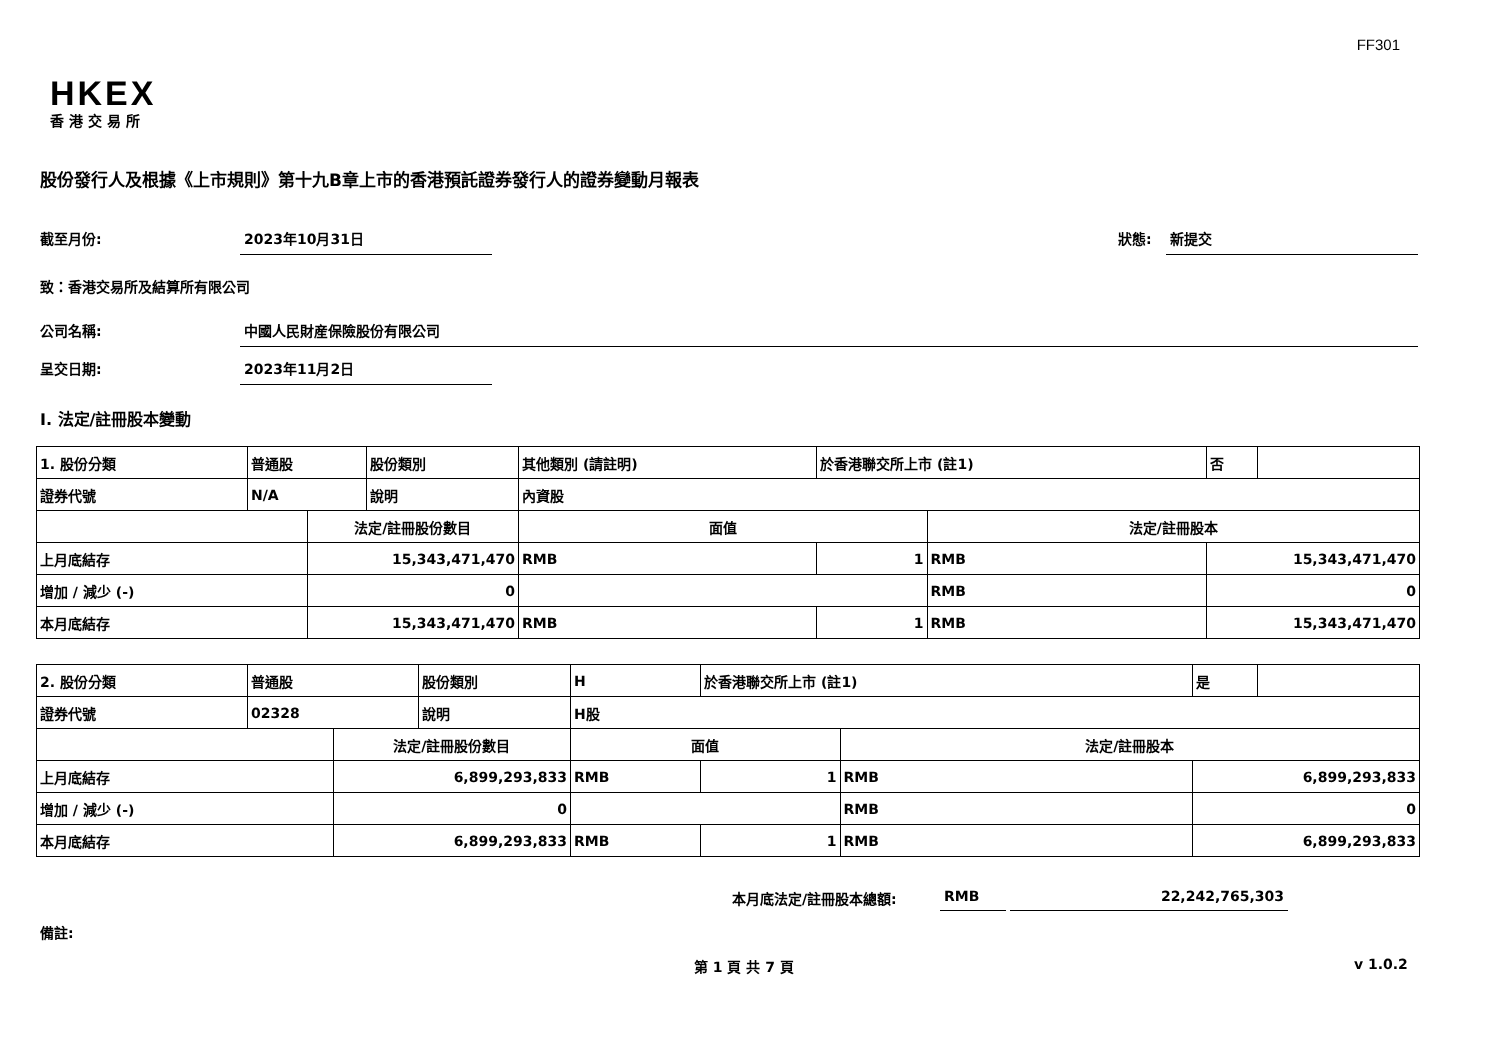FF301
HKEX
香港交易所
股份發行人及根據《上市規則》第十九B章上市的香港預託證券發行人的證券變動月報表
截至月份: 2023年10月31日 狀態: 新提交
致：香港交易所及結算所有限公司
公司名稱: 中國人民財産保險股份有限公司
呈交日期: 2023年11月2日
I. 法定/註冊股本變動
| 1. 股份分類 | 普通股 | | 股份類別 | 其他類別 (請註明) | | 於香港聯交所上市 (註1) | | 否 | |
| 證券代號 | N/A | | 說明 | 內資股 | | | | | |
| | | 法定/註冊股份數目 | | | 面值 | | 法定/註冊股本 | | |
| 上月底結存 | | 15,343,471,470 | | | RMB | 1 | RMB | 15,343,471,470 | |
| 增加 / 減少 (-) | | 0 | | | | | RMB | 0 | |
| 本月底結存 | | 15,343,471,470 | | | RMB | 1 | RMB | 15,343,471,470 | |
| 2. 股份分類 | 普通股 | | 股份類別 | H | | 於香港聯交所上市 (註1) | | 是 | |
| 證券代號 | 02328 | | 說明 | H股 | | | | | |
| | | 法定/註冊股份數目 | | | 面值 | | 法定/註冊股本 | | |
| 上月底結存 | | 6,899,293,833 | | | RMB | 1 | RMB | 6,899,293,833 | |
| 增加 / 減少 (-) | | 0 | | | | | RMB | 0 | |
| 本月底結存 | | 6,899,293,833 | | | RMB | 1 | RMB | 6,899,293,833 | |
本月底法定/註冊股本總額: RMB 22,242,765,303
備註:
第 1 頁 共 7 頁 v 1.0.2